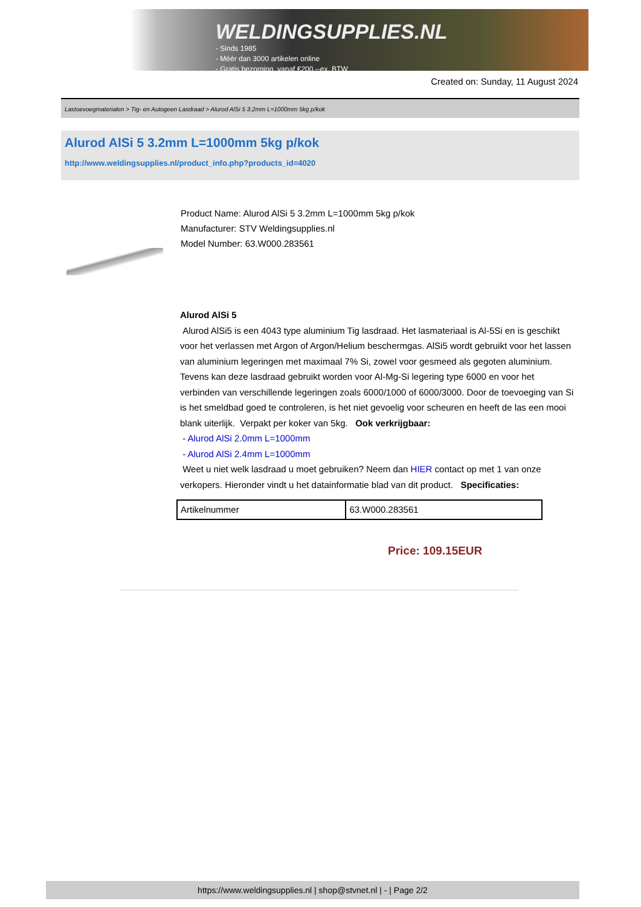WELDINGSUPPLIES.NL
- Sinds 1985
- Méér dan 3000 artikelen online
- Gratis bezorging, vanaf €200,--ex. BTW
Created on: Sunday, 11 August 2024
Lastoevoegmaterialen > Tig- en Autogeen Lasdraad > Alurod AlSi 5 3.2mm L=1000mm 5kg p/kok
Alurod AlSi 5 3.2mm L=1000mm 5kg p/kok
http://www.weldingsupplies.nl/product_info.php?products_id=4020
Product Name: Alurod AlSi 5 3.2mm L=1000mm 5kg p/kok
Manufacturer: STV Weldingsupplies.nl
Model Number: 63.W000.283561
Alurod AlSi 5
Alurod AlSi5 is een 4043 type aluminium Tig lasdraad. Het lasmateriaal is Al-5Si en is geschikt voor het verlassen met Argon of Argon/Helium beschermgas. AlSi5 wordt gebruikt voor het lassen van aluminium legeringen met maximaal 7% Si, zowel voor gesmeed als gegoten aluminium. Tevens kan deze lasdraad gebruikt worden voor Al-Mg-Si legering type 6000 en voor het verbinden van verschillende legeringen zoals 6000/1000 of 6000/3000. Door de toevoeging van Si is het smeldbad goed te controleren, is het niet gevoelig voor scheuren en heeft de las een mooi blank uiterlijk. Verpakt per koker van 5kg. Ook verkrijgbaar:
- Alurod AlSi 2.0mm L=1000mm
- Alurod AlSi 2.4mm L=1000mm
Weet u niet welk lasdraad u moet gebruiken? Neem dan HIER contact op met 1 van onze verkopers. Hieronder vindt u het datainformatie blad van dit product. Specificaties:
| Artikelnummer | 63.W000.283561 |
Price: 109.15EUR
https://www.weldingsupplies.nl | shop@stvnet.nl | - | Page 2/2